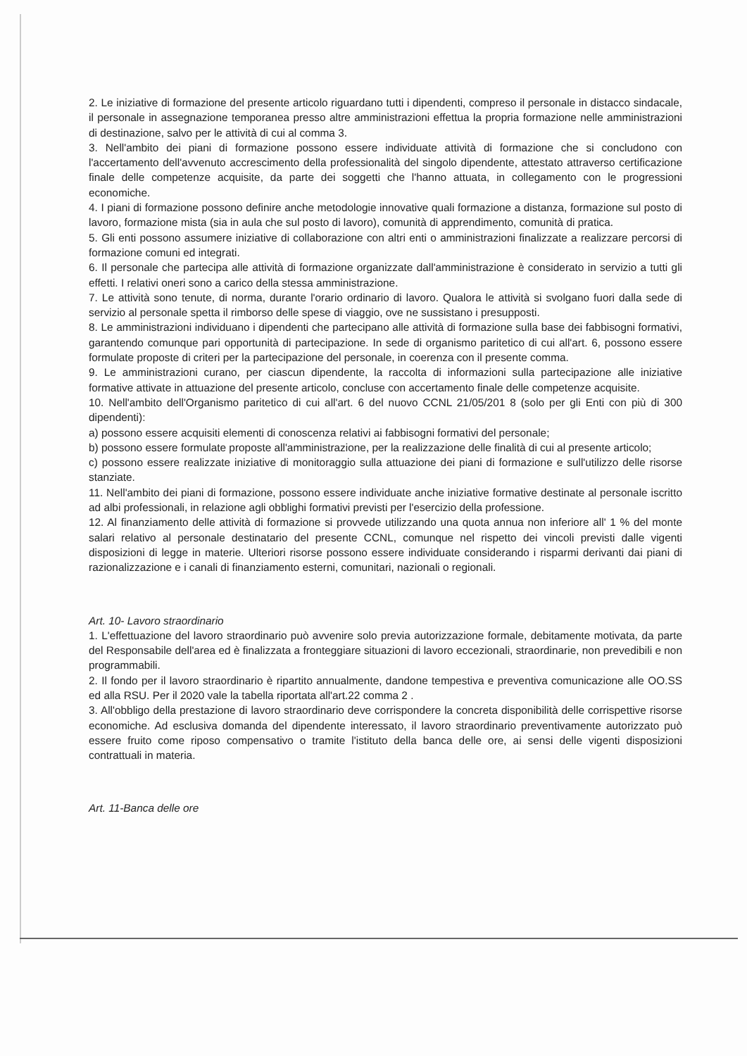2. Le iniziative di formazione del presente articolo riguardano tutti i dipendenti, compreso il personale in distacco sindacale, il personale in assegnazione temporanea presso altre amministrazioni effettua la propria formazione nelle amministrazioni di destinazione, salvo per le attività di cui al comma 3.
3. Nell'ambito dei piani di formazione possono essere individuate attività di formazione che si concludono con l'accertamento dell'avvenuto accrescimento della professionalità del singolo dipendente, attestato attraverso certificazione finale delle competenze acquisite, da parte dei soggetti che l'hanno attuata, in collegamento con le progressioni economiche.
4. I piani di formazione possono definire anche metodologie innovative quali formazione a distanza, formazione sul posto di lavoro, formazione mista (sia in aula che sul posto di lavoro), comunità di apprendimento, comunità di pratica.
5. Gli enti possono assumere iniziative di collaborazione con altri enti o amministrazioni finalizzate a realizzare percorsi di formazione comuni ed integrati.
6. Il personale che partecipa alle attività di formazione organizzate dall'amministrazione è considerato in servizio a tutti gli effetti. I relativi oneri sono a carico della stessa amministrazione.
7. Le attività sono tenute, di norma, durante l'orario ordinario di lavoro. Qualora le attività si svolgano fuori dalla sede di servizio al personale spetta il rimborso delle spese di viaggio, ove ne sussistano i presupposti.
8. Le amministrazioni individuano i dipendenti che partecipano alle attività di formazione sulla base dei fabbisogni formativi, garantendo comunque pari opportunità di partecipazione. In sede di organismo paritetico di cui all'art. 6, possono essere formulate proposte di criteri per la partecipazione del personale, in coerenza con il presente comma.
9. Le amministrazioni curano, per ciascun dipendente, la raccolta di informazioni sulla partecipazione alle iniziative formative attivate in attuazione del presente articolo, concluse con accertamento finale delle competenze acquisite.
10. Nell'ambito dell'Organismo paritetico di cui all'art. 6 del nuovo CCNL 21/05/201 8 (solo per gli Enti con più di 300 dipendenti):
a) possono essere acquisiti elementi di conoscenza relativi ai fabbisogni formativi del personale;
b) possono essere formulate proposte all'amministrazione, per la realizzazione delle finalità di cui al presente articolo;
c) possono essere realizzate iniziative di monitoraggio sulla attuazione dei piani di formazione e sull'utilizzo delle risorse stanziate.
11. Nell'ambito dei piani di formazione, possono essere individuate anche iniziative formative destinate al personale iscritto ad albi professionali, in relazione agli obblighi formativi previsti per l'esercizio della professione.
12. Al finanziamento delle attività di formazione si provvede utilizzando una quota annua non inferiore all' 1 % del monte salari relativo al personale destinatario del presente CCNL, comunque nel rispetto dei vincoli previsti dalle vigenti disposizioni di legge in materie. Ulteriori risorse possono essere individuate considerando i risparmi derivanti dai piani di razionalizzazione e i canali di finanziamento esterni, comunitari, nazionali o regionali.
Art. 10- Lavoro straordinario
1. L'effettuazione del lavoro straordinario può avvenire solo previa autorizzazione formale, debitamente motivata, da parte del Responsabile dell'area ed è finalizzata a fronteggiare situazioni di lavoro eccezionali, straordinarie, non prevedibili e non programmabili.
2. Il fondo per il lavoro straordinario è ripartito annualmente, dandone tempestiva e preventiva comunicazione alle OO.SS ed alla RSU. Per il 2020 vale la tabella riportata all'art.22 comma 2 .
3. All'obbligo della prestazione di lavoro straordinario deve corrispondere la concreta disponibilità delle corrispettive risorse economiche. Ad esclusiva domanda del dipendente interessato, il lavoro straordinario preventivamente autorizzato può essere fruito come riposo compensativo o tramite l'istituto della banca delle ore, ai sensi delle vigenti disposizioni contrattuali in materia.
Art. 11-Banca delle ore